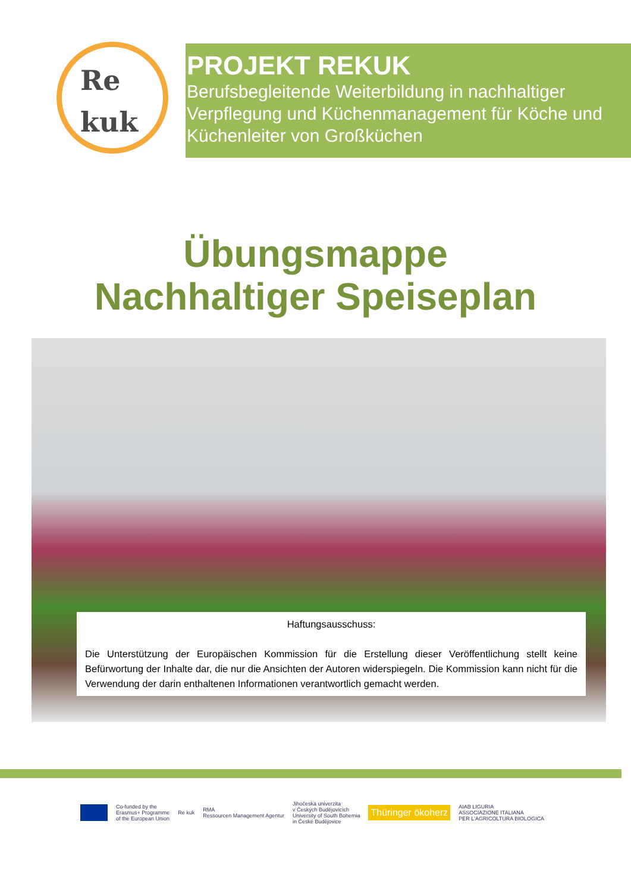Re
kuk
PROJEKT REKUK
Berufsbegleitende Weiterbildung in nachhaltiger Verpflegung und Küchenmanagement für Köche und Küchenleiter von Großküchen
Übungsmappe
Nachhaltiger Speiseplan
Haftungsausschuss:
Die Unterstützung der Europäischen Kommission für die Erstellung dieser Veröffentlichung stellt keine Befürwortung der Inhalte dar, die nur die Ansichten der Autoren widerspiegeln. Die Kommission kann nicht für die Verwendung der darin enthaltenen Informationen verantwortlich gemacht werden.
Co-funded by the
Erasmus+ Programme
of the European Union
Re kuk
RMA
Ressourcen Management Agentur
Jihočeská univerzita
v Českých Budějovicích
University of South Bohemia
in České Budějovice
Thüringer ökoherz
AIAB LIGURIA
ASSOCIAZIONE ITALIANA
PER L'AGRICOLTURA BIOLOGICA